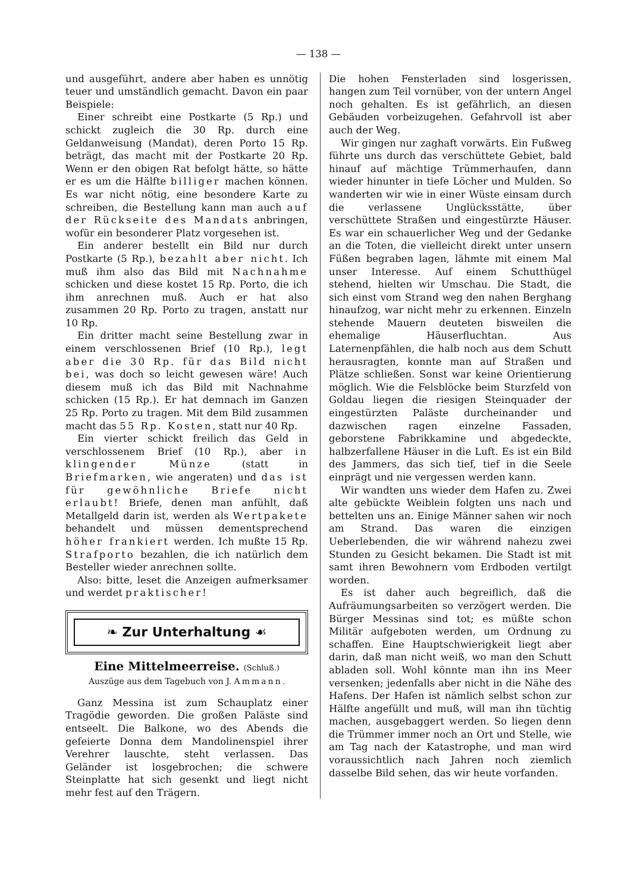— 138 —
und ausgeführt, andere aber haben es unnötig teuer und umständlich gemacht. Davon ein paar Beispiele:
Einer schreibt eine Postkarte (5 Rp.) und schickt zugleich die 30 Rp. durch eine Geldanweisung (Mandat), deren Porto 15 Rp. beträgt, das macht mit der Postkarte 20 Rp. Wenn er den obigen Rat befolgt hätte, so hätte er es um die Hälfte billiger machen können. Es war nicht nötig, eine besondere Karte zu schreiben, die Bestellung kann man auch auf der Rückseite des Mandats anbringen, wofür ein besonderer Platz vorgesehen ist.
Ein anderer bestellt ein Bild nur durch Postkarte (5 Rp.), bezahlt aber nicht. Ich muß ihm also das Bild mit Nachnahme schicken und diese kostet 15 Rp. Porto, die ich ihm anrechnen muß. Auch er hat also zusammen 20 Rp. Porto zu tragen, anstatt nur 10 Rp.
Ein dritter macht seine Bestellung zwar in einem verschlossenen Brief (10 Rp.), legt aber die 30 Rp. für das Bild nicht bei, was doch so leicht gewesen wäre! Auch diesem muß ich das Bild mit Nachnahme schicken (15 Rp.). Er hat demnach im Ganzen 25 Rp. Porto zu tragen. Mit dem Bild zusammen macht das 55 Rp. Kosten, statt nur 40 Rp.
Ein vierter schickt freilich das Geld in verschlossenem Brief (10 Rp.), aber in klingender Münze (statt in Briefmarken, wie angeraten) und das ist für gewöhnliche Briefe nicht erlaubt! Briefe, denen man anfühlt, daß Metallgeld darin ist, werden als Wertpakete behandelt und müssen dementsprechend höher frankiert werden. Ich mußte 15 Rp. Strafporto bezahlen, die ich natürlich dem Besteller wieder anrechnen sollte.
Also: bitte, leset die Anzeigen aufmerksamer und werdet praktischer!
❧ Zur Unterhaltung ☙
Eine Mittelmeerreise. (Schluß.)
Auszüge aus dem Tagebuch von J. Ammann.
Ganz Messina ist zum Schauplatz einer Tragödie geworden. Die großen Paläste sind entseelt. Die Balkone, wo des Abends die gefeierte Donna dem Mandolinenspiel ihrer Verehrer lauschte, steht verlassen. Das Geländer ist losgebrochen; die schwere Steinplatte hat sich gesenkt und liegt nicht mehr fest auf den Trägern.
Die hohen Fensterladen sind losgerissen, hangen zum Teil vornüber, von der untern Angel noch gehalten. Es ist gefährlich, an diesen Gebäuden vorbeizugehen. Gefahrvoll ist aber auch der Weg.
Wir gingen nur zaghaft vorwärts. Ein Fußweg führte uns durch das verschüttete Gebiet, bald hinauf auf mächtige Trümmerhaufen, dann wieder hinunter in tiefe Löcher und Mulden. So wanderten wir wie in einer Wüste einsam durch die verlassene Unglücksstätte, über verschüttete Straßen und eingestürzte Häuser. Es war ein schauerlicher Weg und der Gedanke an die Toten, die vielleicht direkt unter unsern Füßen begraben lagen, lähmte mit einem Mal unser Interesse. Auf einem Schutthügel stehend, hielten wir Umschau. Die Stadt, die sich einst vom Strand weg den nahen Berghang hinaufzog, war nicht mehr zu erkennen. Einzeln stehende Mauern deuteten bisweilen die ehemalige Häuserfluchtan. Aus Laternenpfählen, die halb noch aus dem Schutt herausragten, konnte man auf Straßen und Plätze schließen. Sonst war keine Orientierung möglich. Wie die Felsblöcke beim Sturzfeld von Goldau liegen die riesigen Steinquader der eingestürzten Paläste durcheinander und dazwischen ragen einzelne Fassaden, geborstene Fabrikkamine und abgedeckte, halbzerfallene Häuser in die Luft. Es ist ein Bild des Jammers, das sich tief, tief in die Seele einprägt und nie vergessen werden kann.
Wir wandten uns wieder dem Hafen zu. Zwei alte gebückte Weiblein folgten uns nach und bettelten uns an. Einige Männer sahen wir noch am Strand. Das waren die einzigen Ueberlebenden, die wir während nahezu zwei Stunden zu Gesicht bekamen. Die Stadt ist mit samt ihren Bewohnern vom Erdboden vertilgt worden.
Es ist daher auch begreiflich, daß die Aufräumungsarbeiten so verzögert werden. Die Bürger Messinas sind tot; es müßte schon Militär aufgeboten werden, um Ordnung zu schaffen. Eine Hauptschwierigkeit liegt aber darin, daß man nicht weiß, wo man den Schutt abladen soll. Wohl könnte man ihn ins Meer versenken; jedenfalls aber nicht in die Nähe des Hafens. Der Hafen ist nämlich selbst schon zur Hälfte angefüllt und muß, will man ihn tüchtig machen, ausgebaggert werden. So liegen denn die Trümmer immer noch an Ort und Stelle, wie am Tag nach der Katastrophe, und man wird voraussichtlich nach Jahren noch ziemlich dasselbe Bild sehen, das wir heute vorfanden.